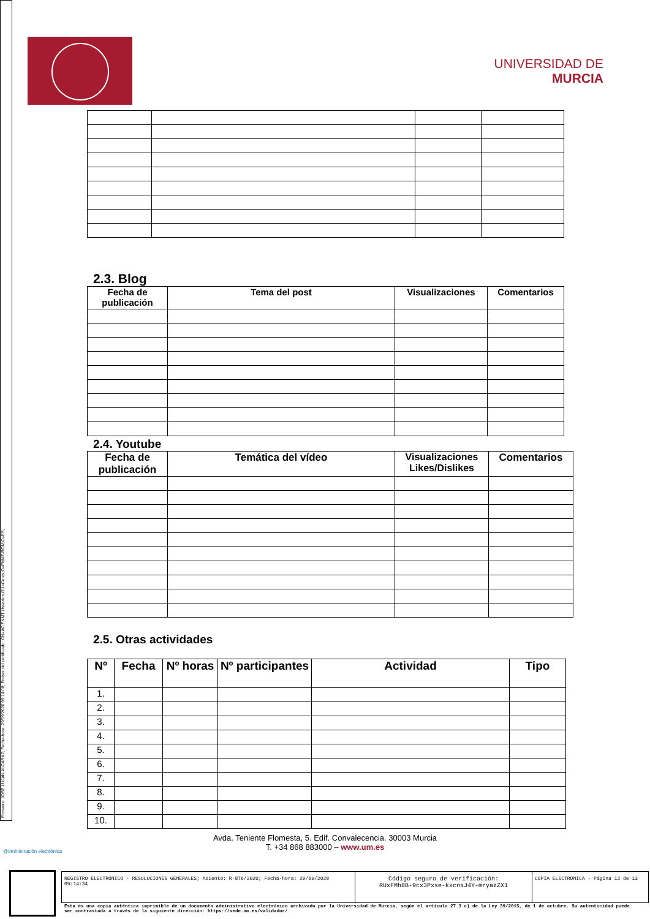Firmante: JOSÉ LUJAN ALCARAZ; Fecha-hora: 29/09/2020 09:14:08; Emisor del certificado: CN=AC FNMT Usuarios,OU=Ceres,O=FNMT-RCM,C=ES;
UNIVERSIDAD DE
MURCIA
2.3. Blog
| Fecha de publicación | Tema del post | Visualizaciones | Comentarios |
| --- | --- | --- | --- |
2.4. Youtube
| Fecha de publicación | Temática del vídeo | Visualizaciones Likes/Dislikes | Comentarios |
| --- | --- | --- | --- |
2.5. Otras actividades
| Nº | Fecha | Nº horas | Nº participantes | Actividad | Tipo |
| --- | --- | --- | --- | --- | --- |
| 1. | | | | | |
| 2. | | | | | |
| 3. | | | | | |
| 4. | | | | | |
| 5. | | | | | |
| 6. | | | | | |
| 7. | | | | | |
| 8. | | | | | |
| 9. | | | | | |
| 10. | | | | | |
@dministración electrónica
Avda. Teniente Flomesta, 5. Edif. Convalecencia. 30003 Murcia
T. +34 868 883000 – www.um.es
REGISTRO ELECTRÓNICO - RESOLUCIONES GENERALES; Asiento: R-876/2020; Fecha-hora: 29/09/2020 09:14:34
Código seguro de verificación:
RUxFMh8B-9cx3Pxse-kxcnsJ4Y-mryazZX1
COPIA ELECTRÓNICA - Página 12 de 13
Esta es una copia auténtica imprimible de un documento administrativo electrónico archivado por la Universidad de Murcia, según el artículo 27.3 c) de la Ley 39/2015, de 1 de octubre. Su autenticidad puede ser contrastada a través de la siguiente dirección: https://sede.um.es/validador/